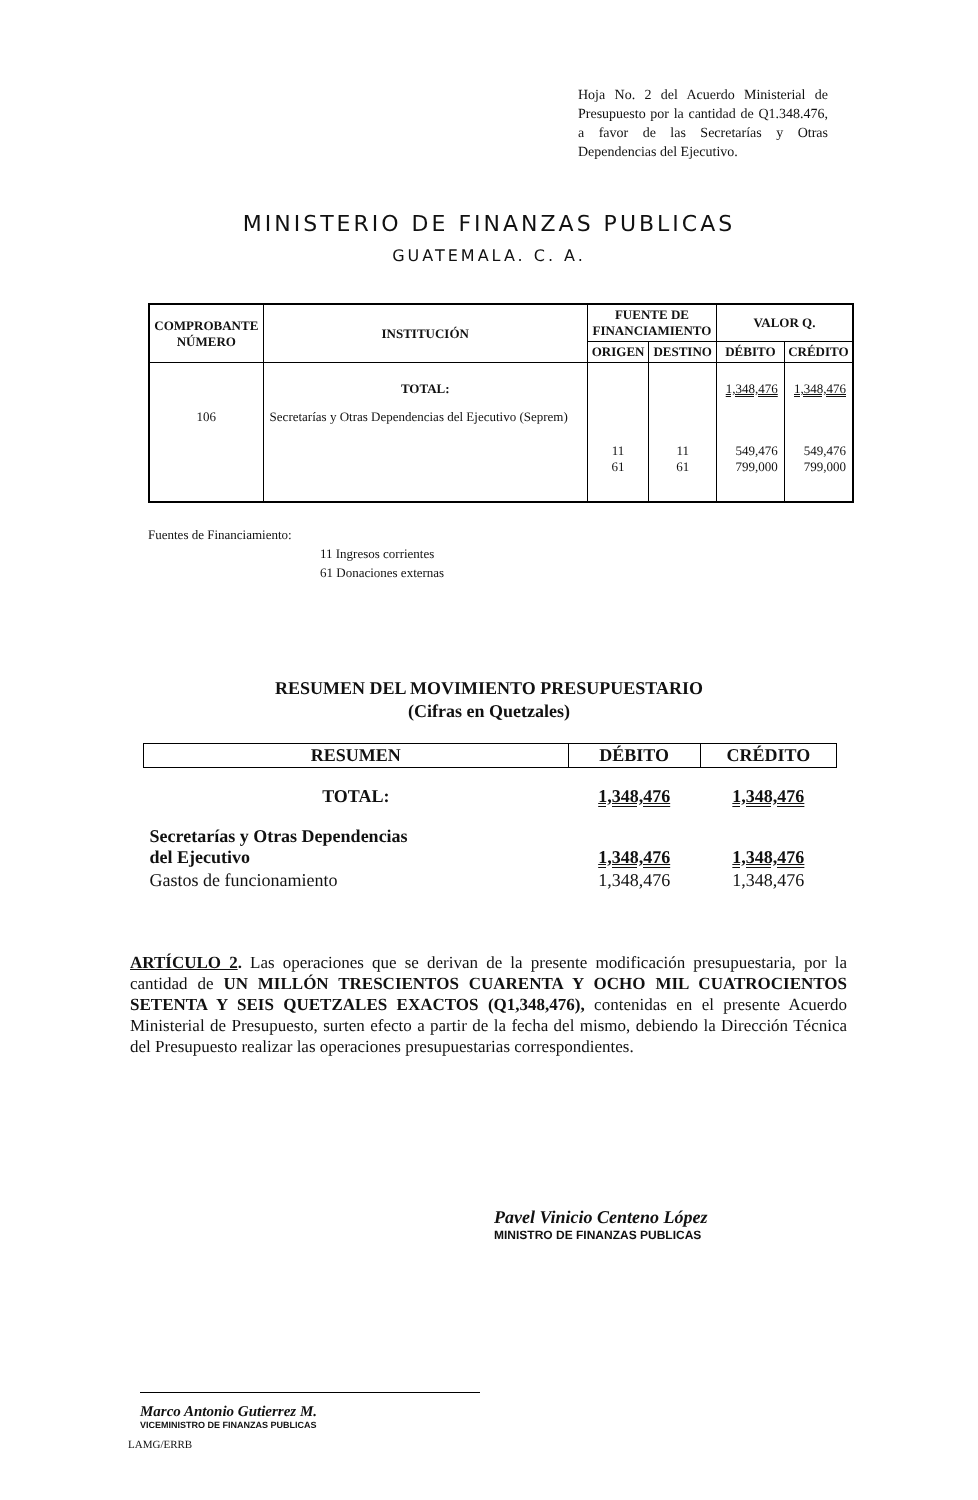Hoja No. 2 del Acuerdo Ministerial de Presupuesto por la cantidad de Q1.348.476, a favor de las Secretarías y Otras Dependencias del Ejecutivo.
MINISTERIO DE FINANZAS PUBLICAS
GUATEMALA. C. A.
| COMPROBANTE NÚMERO | INSTITUCIÓN | FUENTE DE FINANCIAMIENTO | | VALOR Q. | |
| --- | --- | --- | --- | --- | --- |
| | | ORIGEN | DESTINO | DÉBITO | CRÉDITO |
| | TOTAL: | | | 1,348,476 | 1,348,476 |
| 106 | Secretarías y Otras Dependencias del Ejecutivo (Seprem) | 11 61 | 11 61 | 549,476 799,000 | 549,476 799,000 |
Fuentes de Financiamiento:
11 Ingresos corrientes
61 Donaciones externas
RESUMEN DEL MOVIMIENTO PRESUPUESTARIO
(Cifras en Quetzales)
| RESUMEN | DÉBITO | CRÉDITO |
| --- | --- | --- |
| TOTAL: | 1,348,476 | 1,348,476 |
| Secretarías y Otras Dependencias del Ejecutivo | 1,348,476 | 1,348,476 |
| Gastos de funcionamiento | 1,348,476 | 1,348,476 |
ARTÍCULO 2. Las operaciones que se derivan de la presente modificación presupuestaria, por la cantidad de UN MILLÓN TRESCIENTOS CUARENTA Y OCHO MIL CUATROCIENTOS SETENTA Y SEIS QUETZALES EXACTOS (Q1,348,476), contenidas en el presente Acuerdo Ministerial de Presupuesto, surten efecto a partir de la fecha del mismo, debiendo la Dirección Técnica del Presupuesto realizar las operaciones presupuestarias correspondientes.
Pavel Vinicio Centeno López
MINISTRO DE FINANZAS PUBLICAS
Marco Antonio Gutierrez M.
VICEMINISTRO DE FINANZAS PUBLICAS
LAMG/ERRB